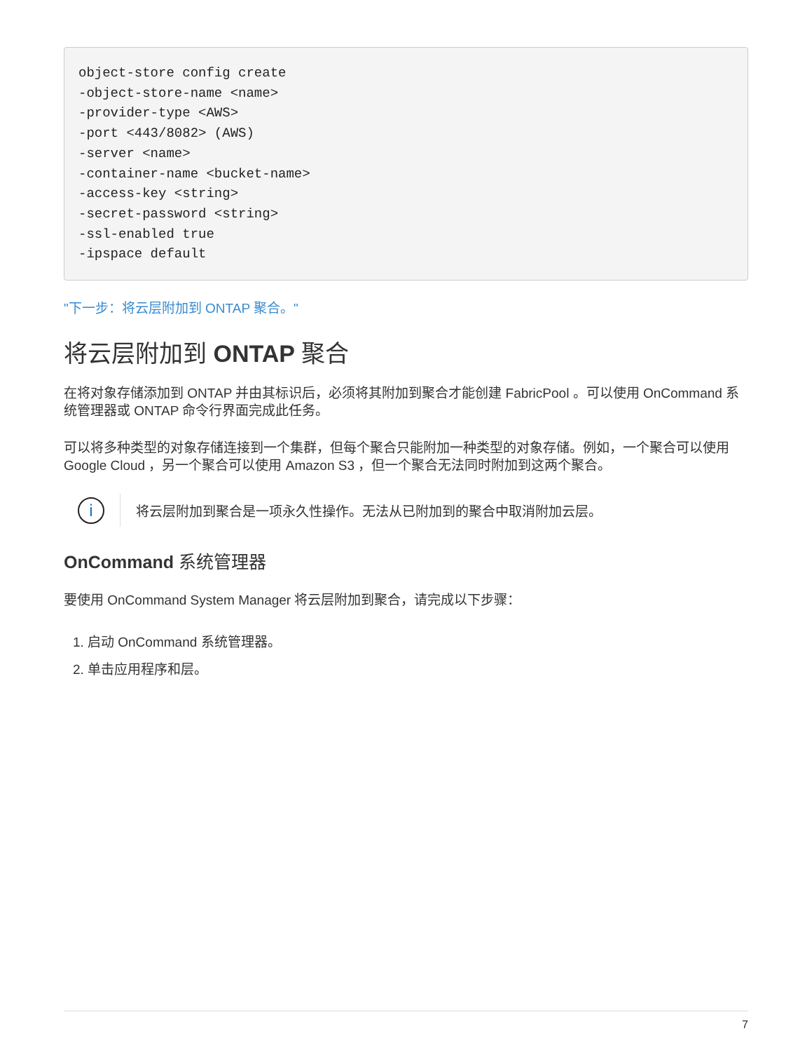object-store config create
-object-store-name <name>
-provider-type <AWS>
-port <443/8082> (AWS)
-server <name>
-container-name <bucket-name>
-access-key <string>
-secret-password <string>
-ssl-enabled true
-ipspace default
"下一步：将云层附加到 ONTAP 聚合。"
将云层附加到 ONTAP 聚合
在将对象存储添加到 ONTAP 并由其标识后，必须将其附加到聚合才能创建 FabricPool 。可以使用 OnCommand 系统管理器或 ONTAP 命令行界面完成此任务。
可以将多种类型的对象存储连接到一个集群，但每个聚合只能附加一种类型的对象存储。例如，一个聚合可以使用 Google Cloud ，另一个聚合可以使用 Amazon S3 ，但一个聚合无法同时附加到这两个聚合。
i
将云层附加到聚合是一项永久性操作。无法从已附加到的聚合中取消附加云层。
OnCommand 系统管理器
要使用 OnCommand System Manager 将云层附加到聚合，请完成以下步骤：
1. 启动 OnCommand 系统管理器。
2. 单击应用程序和层。
7